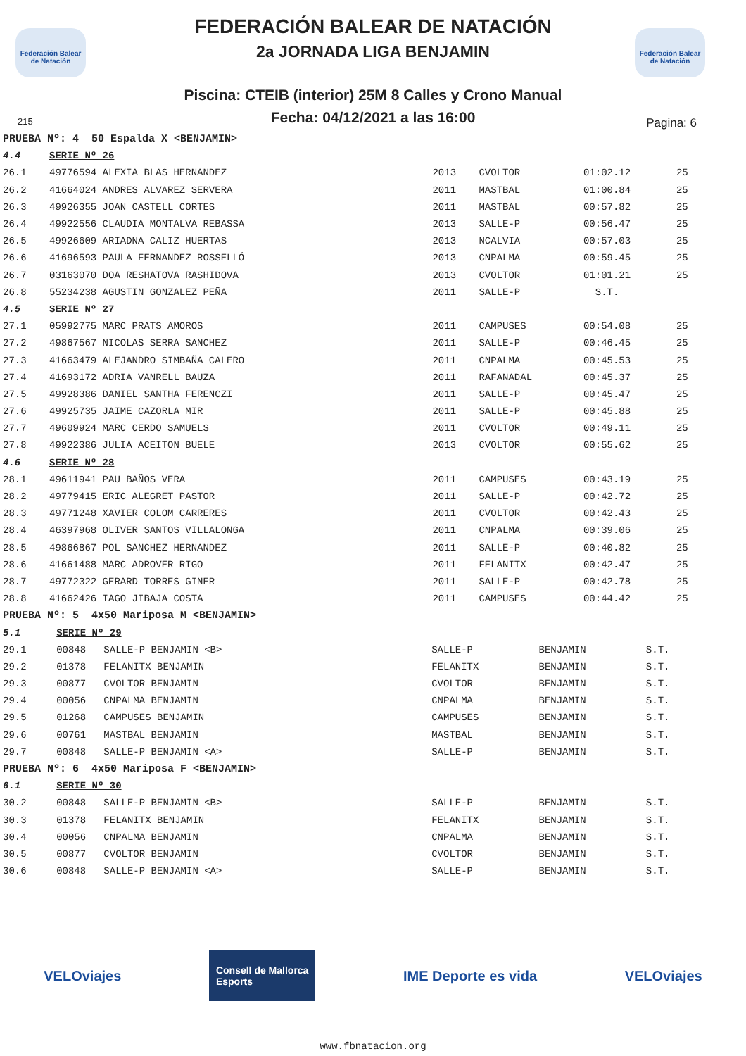Federación Balear de Natación
Federación Balear de Natación
FEDERACIÓN BALEAR DE NATACIÓN
2a JORNADA LIGA BENJAMIN
Piscina: CTEIB (interior) 25M 8 Calles y Crono Manual
Fecha: 04/12/2021 a las 16:00
215 Pagina: 6
| PRUEBA Nº: 4 50 Espalda X <BENJAMIN> | | | | | |
| 4.4 | SERIE Nº 26 | | | | |
| 26.1 | 49776594 ALEXIA BLAS HERNANDEZ | 2013 | CVOLTOR | 01:02.12 | 25 |
| 26.2 | 41664024 ANDRES ALVAREZ SERVERA | 2011 | MASTBAL | 01:00.84 | 25 |
| 26.3 | 49926355 JOAN CASTELL CORTES | 2011 | MASTBAL | 00:57.82 | 25 |
| 26.4 | 49922556 CLAUDIA MONTALVA REBASSA | 2013 | SALLE-P | 00:56.47 | 25 |
| 26.5 | 49926609 ARIADNA CALIZ HUERTAS | 2013 | NCALVIA | 00:57.03 | 25 |
| 26.6 | 41696593 PAULA FERNANDEZ ROSSELLÓ | 2013 | CNPALMA | 00:59.45 | 25 |
| 26.7 | 03163070 DOA RESHATOVA RASHIDOVA | 2013 | CVOLTOR | 01:01.21 | 25 |
| 26.8 | 55234238 AGUSTIN GONZALEZ PEÑA | 2011 | SALLE-P | S.T. | |
| 4.5 | SERIE Nº 27 | | | | |
| 27.1 | 05992775 MARC PRATS AMOROS | 2011 | CAMPUSES | 00:54.08 | 25 |
| 27.2 | 49867567 NICOLAS SERRA SANCHEZ | 2011 | SALLE-P | 00:46.45 | 25 |
| 27.3 | 41663479 ALEJANDRO SIMBAÑA CALERO | 2011 | CNPALMA | 00:45.53 | 25 |
| 27.4 | 41693172 ADRIA VANRELL BAUZA | 2011 | RAFANADAL | 00:45.37 | 25 |
| 27.5 | 49928386 DANIEL SANTHA FERENCZI | 2011 | SALLE-P | 00:45.47 | 25 |
| 27.6 | 49925735 JAIME CAZORLA MIR | 2011 | SALLE-P | 00:45.88 | 25 |
| 27.7 | 49609924 MARC CERDO SAMUELS | 2011 | CVOLTOR | 00:49.11 | 25 |
| 27.8 | 49922386 JULIA ACEITON BUELE | 2013 | CVOLTOR | 00:55.62 | 25 |
| 4.6 | SERIE Nº 28 | | | | |
| 28.1 | 49611941 PAU BAÑOS VERA | 2011 | CAMPUSES | 00:43.19 | 25 |
| 28.2 | 49779415 ERIC ALEGRET PASTOR | 2011 | SALLE-P | 00:42.72 | 25 |
| 28.3 | 49771248 XAVIER COLOM CARRERES | 2011 | CVOLTOR | 00:42.43 | 25 |
| 28.4 | 46397968 OLIVER SANTOS VILLALONGA | 2011 | CNPALMA | 00:39.06 | 25 |
| 28.5 | 49866867 POL SANCHEZ HERNANDEZ | 2011 | SALLE-P | 00:40.82 | 25 |
| 28.6 | 41661488 MARC ADROVER RIGO | 2011 | FELANITX | 00:42.47 | 25 |
| 28.7 | 49772322 GERARD TORRES GINER | 2011 | SALLE-P | 00:42.78 | 25 |
| 28.8 | 41662426 IAGO JIBAJA COSTA | 2011 | CAMPUSES | 00:44.42 | 25 |
| PRUEBA Nº: 5 4x50 Mariposa M <BENJAMIN> | | | | | |
| 5.1 | SERIE Nº 29 | | | | |
| 29.1 | 00848 SALLE-P BENJAMIN <B> | SALLE-P | BENJAMIN | S.T. | |
| 29.2 | 01378 FELANITX BENJAMIN | FELANITX | BENJAMIN | S.T. | |
| 29.3 | 00877 CVOLTOR BENJAMIN | CVOLTOR | BENJAMIN | S.T. | |
| 29.4 | 00056 CNPALMA BENJAMIN | CNPALMA | BENJAMIN | S.T. | |
| 29.5 | 01268 CAMPUSES BENJAMIN | CAMPUSES | BENJAMIN | S.T. | |
| 29.6 | 00761 MASTBAL BENJAMIN | MASTBAL | BENJAMIN | S.T. | |
| 29.7 | 00848 SALLE-P BENJAMIN <A> | SALLE-P | BENJAMIN | S.T. | |
| PRUEBA Nº: 6 4x50 Mariposa F <BENJAMIN> | | | | | |
| 6.1 | SERIE Nº 30 | | | | |
| 30.2 | 00848 SALLE-P BENJAMIN <B> | SALLE-P | BENJAMIN | S.T. | |
| 30.3 | 01378 FELANITX BENJAMIN | FELANITX | BENJAMIN | S.T. | |
| 30.4 | 00056 CNPALMA BENJAMIN | CNPALMA | BENJAMIN | S.T. | |
| 30.5 | 00877 CVOLTOR BENJAMIN | CVOLTOR | BENJAMIN | S.T. | |
| 30.6 | 00848 SALLE-P BENJAMIN <A> | SALLE-P | BENJAMIN | S.T. | |
VELOviajes Consell de Mallorca
Esports IME Deporte es vida VELOviajes
www.fbnatacion.org